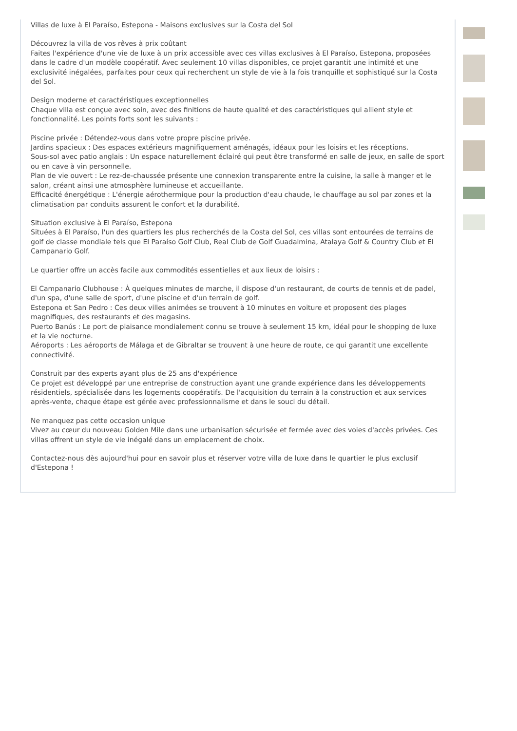Villas de luxe à El Paraíso, Estepona - Maisons exclusives sur la Costa del Sol
Découvrez la villa de vos rêves à prix coûtant
Faites l'expérience d'une vie de luxe à un prix accessible avec ces villas exclusives à El Paraíso, Estepona, proposées dans le cadre d'un modèle coopératif. Avec seulement 10 villas disponibles, ce projet garantit une intimité et une exclusivité inégalées, parfaites pour ceux qui recherchent un style de vie à la fois tranquille et sophistiqué sur la Costa del Sol.
Design moderne et caractéristiques exceptionnelles
Chaque villa est conçue avec soin, avec des finitions de haute qualité et des caractéristiques qui allient style et fonctionnalité. Les points forts sont les suivants :
Piscine privée : Détendez-vous dans votre propre piscine privée.
Jardins spacieux : Des espaces extérieurs magnifiquement aménagés, idéaux pour les loisirs et les réceptions.
Sous-sol avec patio anglais : Un espace naturellement éclairé qui peut être transformé en salle de jeux, en salle de sport ou en cave à vin personnelle.
Plan de vie ouvert : Le rez-de-chaussée présente une connexion transparente entre la cuisine, la salle à manger et le salon, créant ainsi une atmosphère lumineuse et accueillante.
Efficacité énergétique : L'énergie aérothermique pour la production d'eau chaude, le chauffage au sol par zones et la climatisation par conduits assurent le confort et la durabilité.
Situation exclusive à El Paraíso, Estepona
Situées à El Paraíso, l'un des quartiers les plus recherchés de la Costa del Sol, ces villas sont entourées de terrains de golf de classe mondiale tels que El Paraíso Golf Club, Real Club de Golf Guadalmina, Atalaya Golf & Country Club et El Campanario Golf.
Le quartier offre un accès facile aux commodités essentielles et aux lieux de loisirs :
El Campanario Clubhouse : À quelques minutes de marche, il dispose d'un restaurant, de courts de tennis et de padel, d'un spa, d'une salle de sport, d'une piscine et d'un terrain de golf.
Estepona et San Pedro : Ces deux villes animées se trouvent à 10 minutes en voiture et proposent des plages magnifiques, des restaurants et des magasins.
Puerto Banús : Le port de plaisance mondialement connu se trouve à seulement 15 km, idéal pour le shopping de luxe et la vie nocturne.
Aéroports : Les aéroports de Málaga et de Gibraltar se trouvent à une heure de route, ce qui garantit une excellente connectivité.
Construit par des experts ayant plus de 25 ans d'expérience
Ce projet est développé par une entreprise de construction ayant une grande expérience dans les développements résidentiels, spécialisée dans les logements coopératifs. De l'acquisition du terrain à la construction et aux services après-vente, chaque étape est gérée avec professionnalisme et dans le souci du détail.
Ne manquez pas cette occasion unique
Vivez au cœur du nouveau Golden Mile dans une urbanisation sécurisée et fermée avec des voies d'accès privées. Ces villas offrent un style de vie inégalé dans un emplacement de choix.
Contactez-nous dès aujourd'hui pour en savoir plus et réserver votre villa de luxe dans le quartier le plus exclusif d'Estepona !